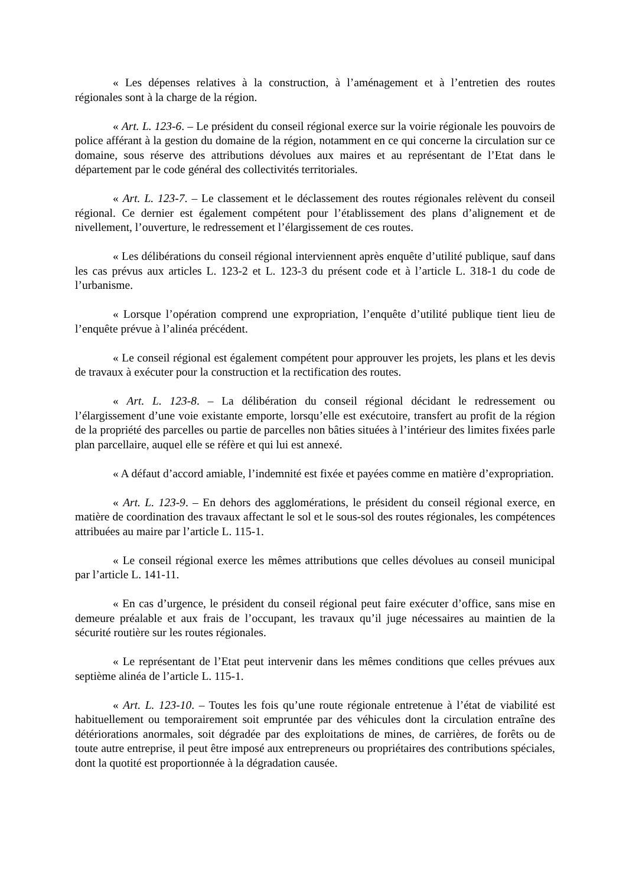« Les dépenses relatives à la construction, à l’aménagement et à l’entretien des routes régionales sont à la charge de la région.
« Art. L. 123-6. – Le président du conseil régional exerce sur la voirie régionale les pouvoirs de police afférant à la gestion du domaine de la région, notamment en ce qui concerne la circulation sur ce domaine, sous réserve des attributions dévolues aux maires et au représentant de l’Etat dans le département par le code général des collectivités territoriales.
« Art. L. 123-7. – Le classement et le déclassement des routes régionales relèvent du conseil régional. Ce dernier est également compétent pour l’établissement des plans d’alignement et de nivellement, l’ouverture, le redressement et l’élargissement de ces routes.
« Les délibérations du conseil régional interviennent après enquête d’utilité publique, sauf dans les cas prévus aux articles L. 123-2 et L. 123-3 du présent code et à l’article L. 318-1 du code de l’urbanisme.
« Lorsque l’opération comprend une expropriation, l’enquête d’utilité publique tient lieu de l’enquête prévue à l’alinéa précédent.
« Le conseil régional est également compétent pour approuver les projets, les plans et les devis de travaux à exécuter pour la construction et la rectification des routes.
« Art. L. 123-8. – La délibération du conseil régional décidant le redressement ou l’élargissement d’une voie existante emporte, lorsqu’elle est exécutoire, transfert au profit de la région de la propriété des parcelles ou partie de parcelles non bâties situées à l’intérieur des limites fixées parle plan parcellaire, auquel elle se réfère et qui lui est annexé.
« A défaut d’accord amiable, l’indemnité est fixée et payées comme en matière d’expropriation.
« Art. L. 123-9. – En dehors des agglomérations, le président du conseil régional exerce, en matière de coordination des travaux affectant le sol et le sous-sol des routes régionales, les compétences attribuées au maire par l’article L. 115-1.
« Le conseil régional exerce les mêmes attributions que celles dévolues au conseil municipal par l’article L. 141-11.
« En cas d’urgence, le président du conseil régional peut faire exécuter d’office, sans mise en demeure préalable et aux frais de l’occupant, les travaux qu’il juge nécessaires au maintien de la sécurité routière sur les routes régionales.
« Le représentant de l’Etat peut intervenir dans les mêmes conditions que celles prévues aux septième alinéa de l’article L. 115-1.
« Art. L. 123-10. – Toutes les fois qu’une route régionale entretenue à l’état de viabilité est habituellement ou temporairement soit empruntée par des véhicules dont la circulation entraîne des détériorations anormales, soit dégradée par des exploitations de mines, de carrières, de forêts ou de toute autre entreprise, il peut être imposé aux entrepreneurs ou propriétaires des contributions spéciales, dont la quotité est proportionnée à la dégradation causée.